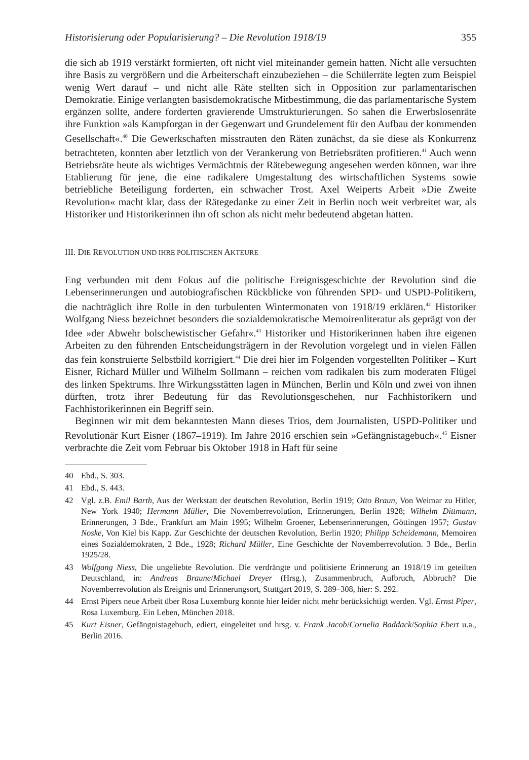Historisierung oder Popularisierung? – Die Revolution 1918/19 355
die sich ab 1919 verstärkt formierten, oft nicht viel miteinander gemein hatten. Nicht alle versuchten ihre Basis zu vergrößern und die Arbeiterschaft einzubeziehen – die Schülerräte legten zum Beispiel wenig Wert darauf – und nicht alle Räte stellten sich in Opposition zur parlamentarischen Demokratie. Einige verlangten basisdemokratische Mitbestimmung, die das parlamentarische System ergänzen sollte, andere forderten gravierende Umstrukturierungen. So sahen die Erwerbslosenräte ihre Funktion »als Kampforgan in der Gegenwart und Grundelement für den Aufbau der kommenden Gesellschaft«.<sup>40</sup> Die Gewerkschaften misstrauten den Räten zunächst, da sie diese als Konkurrenz betrachteten, konnten aber letztlich von der Verankerung von Betriebsräten profitieren.<sup>41</sup> Auch wenn Betriebsräte heute als wichtiges Vermächtnis der Rätebewegung angesehen werden können, war ihre Etablierung für jene, die eine radikalere Umgestaltung des wirtschaftlichen Systems sowie betriebliche Beteiligung forderten, ein schwacher Trost. Axel Weiperts Arbeit »Die Zweite Revolution« macht klar, dass der Rätegedanke zu einer Zeit in Berlin noch weit verbreitet war, als Historiker und Historikerinnen ihn oft schon als nicht mehr bedeutend abgetan hatten.
III. DIE REVOLUTION UND IHRE POLITISCHEN AKTEURE
Eng verbunden mit dem Fokus auf die politische Ereignisgeschichte der Revolution sind die Lebenserinnerungen und autobiografischen Rückblicke von führenden SPD- und USPD-Politikern, die nachträglich ihre Rolle in den turbulenten Wintermonaten von 1918/19 erklären.<sup>42</sup> Historiker Wolfgang Niess bezeichnet besonders die sozialdemokratische Memoirenliteratur als geprägt von der Idee »der Abwehr bolschewistischer Gefahr«.<sup>43</sup> Historiker und Historikerinnen haben ihre eigenen Arbeiten zu den führenden Entscheidungsträgern in der Revolution vorgelegt und in vielen Fällen das fein konstruierte Selbstbild korrigiert.<sup>44</sup> Die drei hier im Folgenden vorgestellten Politiker – Kurt Eisner, Richard Müller und Wilhelm Sollmann – reichen vom radikalen bis zum moderaten Flügel des linken Spektrums. Ihre Wirkungsstätten lagen in München, Berlin und Köln und zwei von ihnen dürften, trotz ihrer Bedeutung für das Revolutionsgeschehen, nur Fachhistorikern und Fachhistorikerinnen ein Begriff sein.
Beginnen wir mit dem bekanntesten Mann dieses Trios, dem Journalisten, USPD-Politiker und Revolutionär Kurt Eisner (1867–1919). Im Jahre 2016 erschien sein »Gefängnistagebuch«.<sup>45</sup> Eisner verbrachte die Zeit vom Februar bis Oktober 1918 in Haft für seine
40 Ebd., S. 303.
41 Ebd., S. 443.
42 Vgl. z.B. Emil Barth, Aus der Werkstatt der deutschen Revolution, Berlin 1919; Otto Braun, Von Weimar zu Hitler, New York 1940; Hermann Müller, Die Novemberrevolution, Erinnerungen, Berlin 1928; Wilhelm Dittmann, Erinnerungen, 3 Bde., Frankfurt am Main 1995; Wilhelm Groener, Lebenserinnerungen, Göttingen 1957; Gustav Noske, Von Kiel bis Kapp. Zur Geschichte der deutschen Revolution, Berlin 1920; Philipp Scheidemann, Memoiren eines Sozialdemokraten, 2 Bde., 1928; Richard Müller, Eine Geschichte der Novemberrevolution. 3 Bde., Berlin 1925/28.
43 Wolfgang Niess, Die ungeliebte Revolution. Die verdrängte und politisierte Erinnerung an 1918/19 im geteilten Deutschland, in: Andreas Braune/Michael Dreyer (Hrsg.), Zusammenbruch, Aufbruch, Abbruch? Die Novemberrevolution als Ereignis und Erinnerungsort, Stuttgart 2019, S. 289–308, hier: S. 292.
44 Ernst Pipers neue Arbeit über Rosa Luxemburg konnte hier leider nicht mehr berücksichtigt werden. Vgl. Ernst Piper, Rosa Luxemburg. Ein Leben, München 2018.
45 Kurt Eisner, Gefängnistagebuch, ediert, eingeleitet und hrsg. v. Frank Jacob/Cornelia Baddack/Sophia Ebert u.a., Berlin 2016.